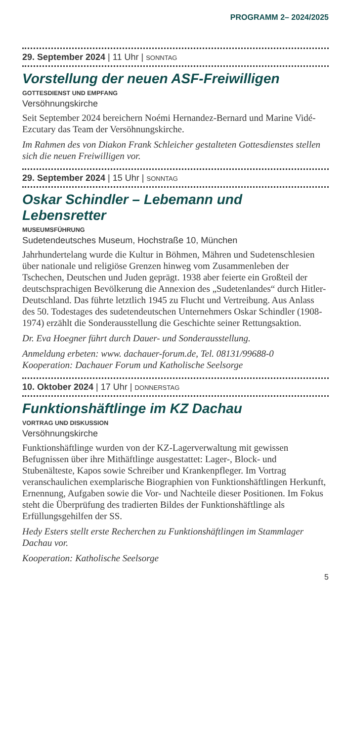PROGRAMM 2– 2024/2025
29. September 2024 | 11 Uhr | SONNTAG
Vorstellung der neuen ASF-Freiwilligen
GOTTESDIENST UND EMPFANG
Versöhnungskirche
Seit September 2024 bereichern Noémi Hernandez-Bernard und Marine Vidé-Ezcutary das Team der Versöhnungskirche.
Im Rahmen des von Diakon Frank Schleicher gestalteten Gottes­dienstes stellen sich die neuen Freiwilligen vor.
29. September 2024 | 15 Uhr | SONNTAG
Oskar Schindler – Lebemann und Lebensretter
MUSEUMSFÜHRUNG
Sudetendeutsches Museum, Hochstraße 10, München
Jahrhundertelang wurde die Kultur in Böhmen, Mähren und Sudetenschlesien über nationale und religiöse Grenzen hinweg vom Zusammenleben der Tschechen, Deutschen und Juden geprägt. 1938 aber feierte ein Großteil der deutschsprachigen Bevölkerung die Annexion des „Sudetenlandes“ durch Hitler-Deutschland. Das führte letztlich 1945 zu Flucht und Vertrei­bung. Aus Anlass des 50. Todestages des sudetendeutschen Unternehmers Oskar Schindler (1908-1974) erzählt die Sonder­ausstellung die Geschichte seiner Rettungsaktion.
Dr. Eva Hoegner führt durch Dauer- und Sonderausstellung.
Anmeldung erbeten: www. dachauer-forum.de, Tel. 08131/99688-0
Kooperation: Dachauer Forum und Katholische Seelsorge
10. Oktober 2024 | 17 Uhr | DONNERSTAG
Funktionshäftlinge im KZ Dachau
VORTRAG UND DISKUSSION
Versöhnungskirche
Funktionshäftlinge wurden von der KZ-Lagerverwaltung mit gewissen Befugnissen über ihre Mithäftlinge ausgestattet: Lager-, Block- und Stubenälteste, Kapos sowie Schreiber und Krankenpfleger. Im Vortrag veranschaulichen exemplarische Biographien von Funktionshäftlingen Herkunft, Ernennung, Aufgaben sowie die Vor- und Nachteile dieser Positionen. Im Fokus steht die Überprüfung des tradierten Bildes der Funkti­onshäftlinge als Erfüllungsgehilfen der SS.
Hedy Esters stellt erste Recherchen zu Funktionshäftlingen im Stammlager Dachau vor.
Kooperation: Katholische Seelsorge
5